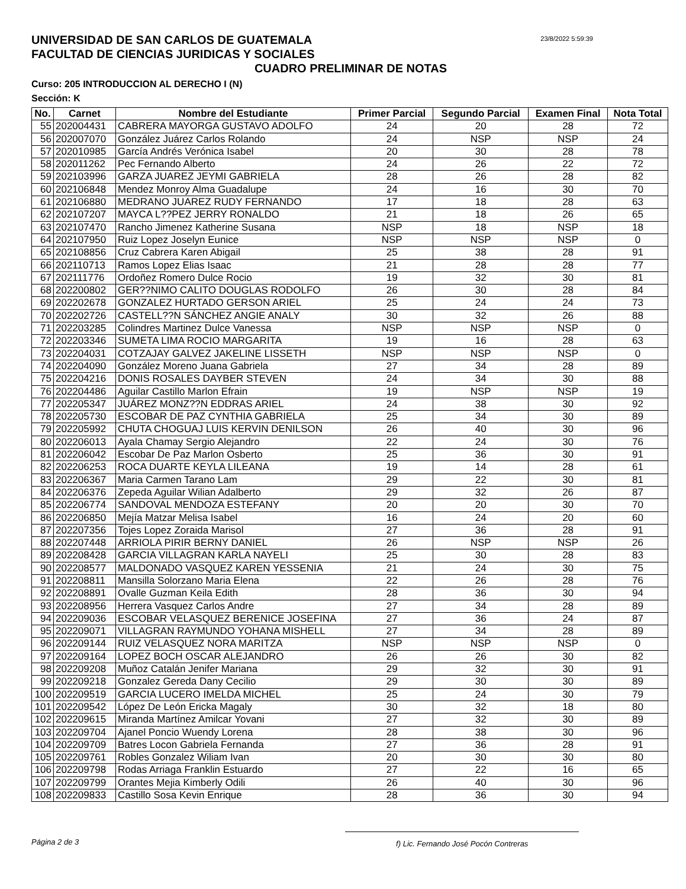UNIVERSIDAD DE SAN CARLOS DE GUATEMALA
FACULTAD DE CIENCIAS JURIDICAS Y SOCIALES
23/8/2022 5:59:39
CUADRO PRELIMINAR DE NOTAS
Curso: 205 INTRODUCCION AL DERECHO I (N)
Sección: K
| No. | Carnet | Nombre del Estudiante | Primer Parcial | Segundo Parcial | Examen Final | Nota Total |
| --- | --- | --- | --- | --- | --- | --- |
| 55 | 202004431 | CABRERA MAYORGA GUSTAVO ADOLFO | 24 | 20 | 28 | 72 |
| 56 | 202007070 | González Juárez Carlos Rolando | 24 | NSP | NSP | 24 |
| 57 | 202010985 | García Andrés Verónica Isabel | 20 | 30 | 28 | 78 |
| 58 | 202011262 | Pec Fernando Alberto | 24 | 26 | 22 | 72 |
| 59 | 202103996 | GARZA JUAREZ JEYMI GABRIELA | 28 | 26 | 28 | 82 |
| 60 | 202106848 | Mendez Monroy Alma Guadalupe | 24 | 16 | 30 | 70 |
| 61 | 202106880 | MEDRANO JUAREZ RUDY FERNANDO | 17 | 18 | 28 | 63 |
| 62 | 202107207 | MAYCA L??PEZ JERRY RONALDO | 21 | 18 | 26 | 65 |
| 63 | 202107470 | Rancho Jimenez Katherine Susana | NSP | 18 | NSP | 18 |
| 64 | 202107950 | Ruiz Lopez Joselyn Eunice | NSP | NSP | NSP | 0 |
| 65 | 202108856 | Cruz Cabrera Karen Abigail | 25 | 38 | 28 | 91 |
| 66 | 202110713 | Ramos Lopez Elias Isaac | 21 | 28 | 28 | 77 |
| 67 | 202111776 | Ordoñez Romero Dulce Rocio | 19 | 32 | 30 | 81 |
| 68 | 202200802 | GER??NIMO CALITO DOUGLAS RODOLFO | 26 | 30 | 28 | 84 |
| 69 | 202202678 | GONZALEZ HURTADO GERSON ARIEL | 25 | 24 | 24 | 73 |
| 70 | 202202726 | CASTELL??N SÁNCHEZ ANGIE ANALY | 30 | 32 | 26 | 88 |
| 71 | 202203285 | Colindres Martinez Dulce Vanessa | NSP | NSP | NSP | 0 |
| 72 | 202203346 | SUMETA LIMA ROCIO MARGARITA | 19 | 16 | 28 | 63 |
| 73 | 202204031 | COTZAJAY GALVEZ JAKELINE LISSETH | NSP | NSP | NSP | 0 |
| 74 | 202204090 | González Moreno Juana Gabriela | 27 | 34 | 28 | 89 |
| 75 | 202204216 | DONIS ROSALES DAYBER STEVEN | 24 | 34 | 30 | 88 |
| 76 | 202204486 | Aguilar Castillo Marlon Efrain | 19 | NSP | NSP | 19 |
| 77 | 202205347 | JUÁREZ MONZ??N EDDRAS ARIEL | 24 | 38 | 30 | 92 |
| 78 | 202205730 | ESCOBAR DE PAZ CYNTHIA GABRIELA | 25 | 34 | 30 | 89 |
| 79 | 202205992 | CHUTA CHOGUAJ LUIS KERVIN DENILSON | 26 | 40 | 30 | 96 |
| 80 | 202206013 | Ayala Chamay Sergio Alejandro | 22 | 24 | 30 | 76 |
| 81 | 202206042 | Escobar De Paz Marlon Osberto | 25 | 36 | 30 | 91 |
| 82 | 202206253 | ROCA DUARTE KEYLA LILEANA | 19 | 14 | 28 | 61 |
| 83 | 202206367 | Maria Carmen Tarano Lam | 29 | 22 | 30 | 81 |
| 84 | 202206376 | Zepeda Aguilar Wilian Adalberto | 29 | 32 | 26 | 87 |
| 85 | 202206774 | SANDOVAL MENDOZA ESTEFANY | 20 | 20 | 30 | 70 |
| 86 | 202206850 | Mejía Matzar Melisa Isabel | 16 | 24 | 20 | 60 |
| 87 | 202207356 | Tojes Lopez Zoraida Marisol | 27 | 36 | 28 | 91 |
| 88 | 202207448 | ARRIOLA PIRIR BERNY DANIEL | 26 | NSP | NSP | 26 |
| 89 | 202208428 | GARCIA VILLAGRAN KARLA NAYELI | 25 | 30 | 28 | 83 |
| 90 | 202208577 | MALDONADO VASQUEZ KAREN YESSENIA | 21 | 24 | 30 | 75 |
| 91 | 202208811 | Mansilla Solorzano Maria Elena | 22 | 26 | 28 | 76 |
| 92 | 202208891 | Ovalle Guzman Keila Edith | 28 | 36 | 30 | 94 |
| 93 | 202208956 | Herrera Vasquez Carlos Andre | 27 | 34 | 28 | 89 |
| 94 | 202209036 | ESCOBAR VELASQUEZ BERENICE JOSEFINA | 27 | 36 | 24 | 87 |
| 95 | 202209071 | VILLAGRAN RAYMUNDO YOHANA MISHELL | 27 | 34 | 28 | 89 |
| 96 | 202209144 | RUIZ VELASQUEZ NORA MARITZA | NSP | NSP | NSP | 0 |
| 97 | 202209164 | LOPEZ BOCH OSCAR ALEJANDRO | 26 | 26 | 30 | 82 |
| 98 | 202209208 | Muñoz Catalán Jenifer Mariana | 29 | 32 | 30 | 91 |
| 99 | 202209218 | Gonzalez Gereda Dany Cecilio | 29 | 30 | 30 | 89 |
| 100 | 202209519 | GARCIA LUCERO IMELDA MICHEL | 25 | 24 | 30 | 79 |
| 101 | 202209542 | López De León Ericka Magaly | 30 | 32 | 18 | 80 |
| 102 | 202209615 | Miranda Martínez Amilcar Yovani | 27 | 32 | 30 | 89 |
| 103 | 202209704 | Ajanel Poncio Wuendy Lorena | 28 | 38 | 30 | 96 |
| 104 | 202209709 | Batres Locon Gabriela Fernanda | 27 | 36 | 28 | 91 |
| 105 | 202209761 | Robles Gonzalez Wiliam Ivan | 20 | 30 | 30 | 80 |
| 106 | 202209798 | Rodas Arriaga Franklin Estuardo | 27 | 22 | 16 | 65 |
| 107 | 202209799 | Orantes Mejia Kimberly Odili | 26 | 40 | 30 | 96 |
| 108 | 202209833 | Castillo Sosa Kevin Enrique | 28 | 36 | 30 | 94 |
Página 2 de 3 f) Lic. Fernando José Pocón Contreras